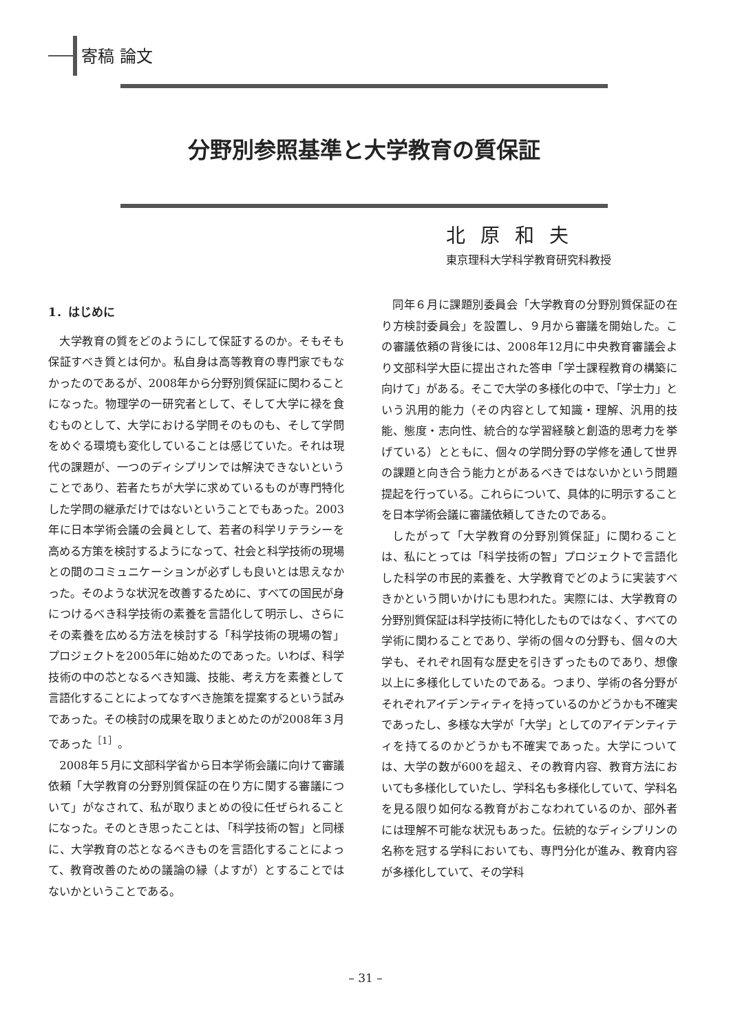寄稿 論文
分野別参照基準と大学教育の質保証
北原和夫
東京理科大学科学教育研究科教授
1．はじめに
大学教育の質をどのようにして保証するのか。そもそも保証すべき質とは何か。私自身は高等教育の専門家でもなかったのであるが、2008年から分野別質保証に関わることになった。物理学の一研究者として、そして大学に禄を食むものとして、大学における学問そのものも、そして学問をめぐる環境も変化していることは感じていた。それは現代の課題が、一つのディシプリンでは解決できないということであり、若者たちが大学に求めているものが専門特化した学問の継承だけではないということでもあった。2003年に日本学術会議の会員として、若者の科学リテラシーを高める方策を検討するようになって、社会と科学技術の現場との間のコミュニケーションが必ずしも良いとは思えなかった。そのような状況を改善するために、すべての国民が身につけるべき科学技術の素養を言語化して明示し、さらにその素養を広める方法を検討する「科学技術の現場の智」プロジェクトを2005年に始めたのであった。いわば、科学技術の中の芯となるべき知識、技能、考え方を素養として言語化することによってなすべき施策を提案するという試みであった。その検討の成果を取りまとめたのが2008年３月であった<sup>［1］</sup>。
2008年５月に文部科学省から日本学術会議に向けて審議依頼「大学教育の分野別質保証の在り方に関する審議について」がなされて、私が取りまとめの役に任ぜられることになった。そのとき思ったことは、「科学技術の智」と同様に、大学教育の芯となるべきものを言語化することによって、教育改善のための議論の縁（よすが）とすることではないかということである。
同年６月に課題別委員会「大学教育の分野別質保証の在り方検討委員会」を設置し、９月から審議を開始した。この審議依頼の背後には、2008年12月に中央教育審議会より文部科学大臣に提出された答申「学士課程教育の構築に向けて」がある。そこで大学の多様化の中で、「学士力」という汎用的能力（その内容として知識・理解、汎用的技能、態度・志向性、統合的な学習経験と創造的思考力を挙げている）とともに、個々の学問分野の学修を通して世界の課題と向き合う能力とがあるべきではないかという問題提起を行っている。これらについて、具体的に明示することを日本学術会議に審議依頼してきたのである。
したがって「大学教育の分野別質保証」に関わることは、私にとっては「科学技術の智」プロジェクトで言語化した科学の市民的素養を、大学教育でどのように実装すべきかという問いかけにも思われた。実際には、大学教育の分野別質保証は科学技術に特化したものではなく、すべての学術に関わることであり、学術の個々の分野も、個々の大学も、それぞれ固有な歴史を引きずったものであり、想像以上に多様化していたのである。つまり、学術の各分野がそれぞれアイデンティティを持っているのかどうかも不確実であったし、多様な大学が「大学」としてのアイデンティティを持てるのかどうかも不確実であった。大学については、大学の数が600を超え、その教育内容、教育方法においても多様化していたし、学科名も多様化していて、学科名を見る限り如何なる教育がおこなわれているのか、部外者には理解不可能な状況もあった。伝統的なディシプリンの名称を冠する学科においても、専門分化が進み、教育内容が多様化していて、その学科
– 31 –